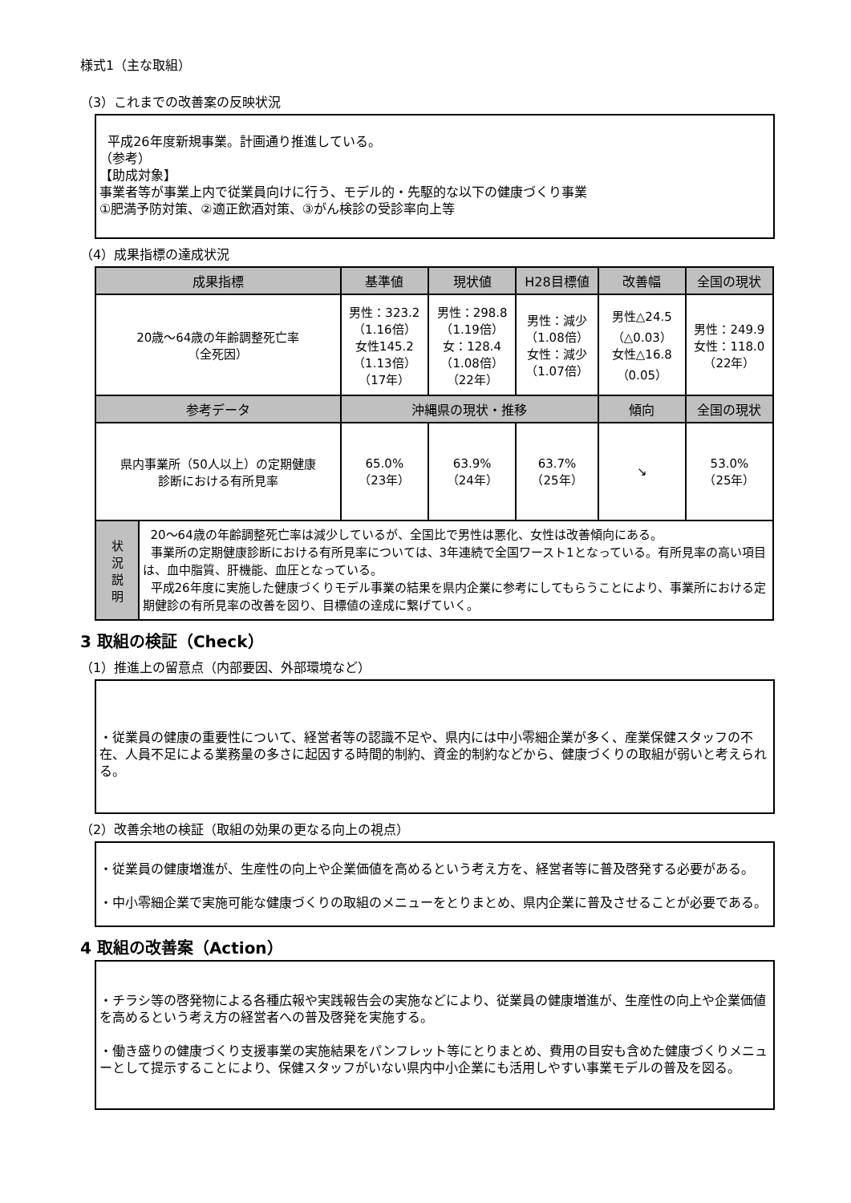様式1（主な取組）
（3）これまでの改善案の反映状況
平成26年度新規事業。計画通り推進している。
（参考）
【助成対象】
事業者等が事業上内で従業員向けに行う、モデル的・先駆的な以下の健康づくり事業
①肥満予防対策、②適正飲酒対策、③がん検診の受診率向上等
（4）成果指標の達成状況
| 成果指標 | | 基準値 | 現状値 | H28目標値 | 改善幅 | 全国の現状 |
| --- | --- | --- | --- | --- | --- | --- |
| 20歳～64歳の年齢調整死亡率 （全死因） | | 男性：323.2 （1.16倍） 女性145.2 （1.13倍） （17年） | 男性：298.8 （1.19倍） 女：128.4 （1.08倍） （22年） | 男性：減少 （1.08倍） 女性：減少 （1.07倍） | 男性△24.5 （△0.03） 女性△16.8 （0.05） | 男性：249.9 女性：118.0 （22年） |
| 参考データ | | 沖縄県の現状・推移 | | | 傾向 | 全国の現状 |
| 県内事業所（50人以上）の定期健康 診断における有所見率 | | 65.0% （23年） | 63.9% （24年） | 63.7% （25年） | ↘ | 53.0% （25年） |
| 状 況 説 明 | 20～64歳の年齢調整死亡率は減少しているが、全国比で男性は悪化、女性は改善傾向にある。 事業所の定期健康診断における有所見率については、3年連続で全国ワースト1となっている。有所見率の高い項目は、血中脂質、肝機能、血圧となっている。 平成26年度に実施した健康づくりモデル事業の結果を県内企業に参考にしてもらうことにより、事業所における定期健診の有所見率の改善を図り、目標値の達成に繋げていく。 | | | | | |
3 取組の検証（Check）
（1）推進上の留意点（内部要因、外部環境など）
・従業員の健康の重要性について、経営者等の認識不足や、県内には中小零細企業が多く、産業保健スタッフの不在、人員不足による業務量の多さに起因する時間的制約、資金的制約などから、健康づくりの取組が弱いと考えられる。
（2）改善余地の検証（取組の効果の更なる向上の視点）
・従業員の健康増進が、生産性の向上や企業価値を高めるという考え方を、経営者等に普及啓発する必要がある。
・中小零細企業で実施可能な健康づくりの取組のメニューをとりまとめ、県内企業に普及させることが必要である。
4 取組の改善案（Action）
・チラシ等の啓発物による各種広報や実践報告会の実施などにより、従業員の健康増進が、生産性の向上や企業価値を高めるという考え方の経営者への普及啓発を実施する。
・働き盛りの健康づくり支援事業の実施結果をパンフレット等にとりまとめ、費用の目安も含めた健康づくりメニューとして提示することにより、保健スタッフがいない県内中小企業にも活用しやすい事業モデルの普及を図る。